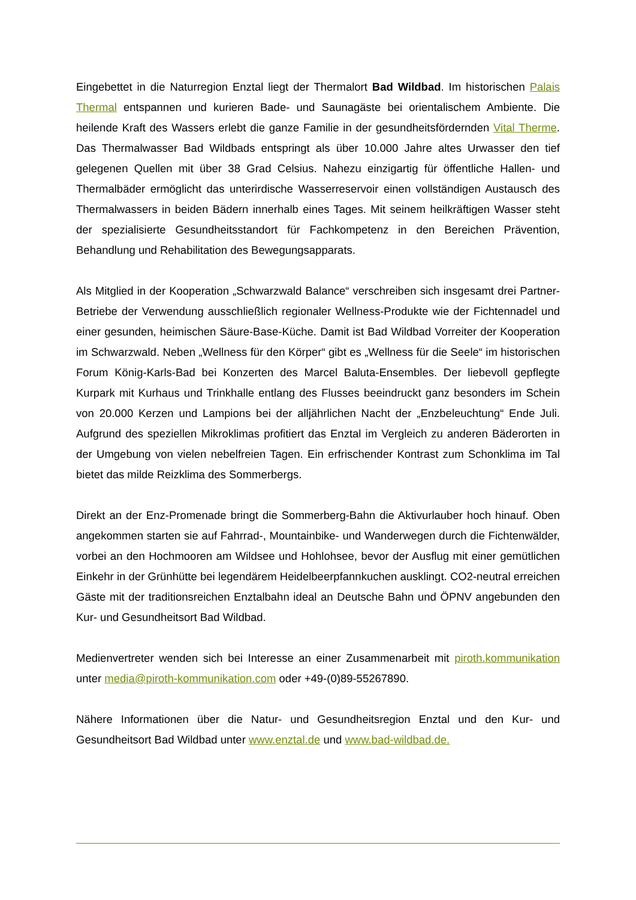Eingebettet in die Naturregion Enztal liegt der Thermalort Bad Wildbad. Im historischen Palais Thermal entspannen und kurieren Bade- und Saunagäste bei orientalischem Ambiente. Die heilende Kraft des Wassers erlebt die ganze Familie in der gesundheitsfördernden Vital Therme. Das Thermalwasser Bad Wildbads entspringt als über 10.000 Jahre altes Urwasser den tief gelegenen Quellen mit über 38 Grad Celsius. Nahezu einzigartig für öffentliche Hallen- und Thermalbäder ermöglicht das unterirdische Wasserreservoir einen vollständigen Austausch des Thermalwassers in beiden Bädern innerhalb eines Tages. Mit seinem heilkräftigen Wasser steht der spezialisierte Gesundheitsstandort für Fachkompetenz in den Bereichen Prävention, Behandlung und Rehabilitation des Bewegungsapparats.
Als Mitglied in der Kooperation „Schwarzwald Balance“ verschreiben sich insgesamt drei Partner-Betriebe der Verwendung ausschließlich regionaler Wellness-Produkte wie der Fichtennadel und einer gesunden, heimischen Säure-Base-Küche. Damit ist Bad Wildbad Vorreiter der Kooperation im Schwarzwald. Neben „Wellness für den Körper“ gibt es „Wellness für die Seele“ im historischen Forum König-Karls-Bad bei Konzerten des Marcel Baluta-Ensembles. Der liebevoll gepflegte Kurpark mit Kurhaus und Trinkhalle entlang des Flusses beeindruckt ganz besonders im Schein von 20.000 Kerzen und Lampions bei der alljährlichen Nacht der „Enzbeleuchtung“ Ende Juli. Aufgrund des speziellen Mikroklimas profitiert das Enztal im Vergleich zu anderen Bäderorten in der Umgebung von vielen nebelfreien Tagen. Ein erfrischender Kontrast zum Schonklima im Tal bietet das milde Reizklima des Sommerbergs.
Direkt an der Enz-Promenade bringt die Sommerberg-Bahn die Aktivurlauber hoch hinauf. Oben angekommen starten sie auf Fahrrad-, Mountainbike- und Wanderwegen durch die Fichtenwälder, vorbei an den Hochmooren am Wildsee und Hohlohsee, bevor der Ausflug mit einer gemütlichen Einkehr in der Grünhütte bei legendärem Heidelbeerpfannkuchen ausklingt. CO2-neutral erreichen Gäste mit der traditionsreichen Enztalbahn ideal an Deutsche Bahn und ÖPNV angebunden den Kur- und Gesundheitsort Bad Wildbad.
Medienvertreter wenden sich bei Interesse an einer Zusammenarbeit mit piroth.kommunikation unter media@piroth-kommunikation.com oder +49-(0)89-55267890.
Nähere Informationen über die Natur- und Gesundheitsregion Enztal und den Kur- und Gesundheitsort Bad Wildbad unter www.enztal.de und www.bad-wildbad.de.